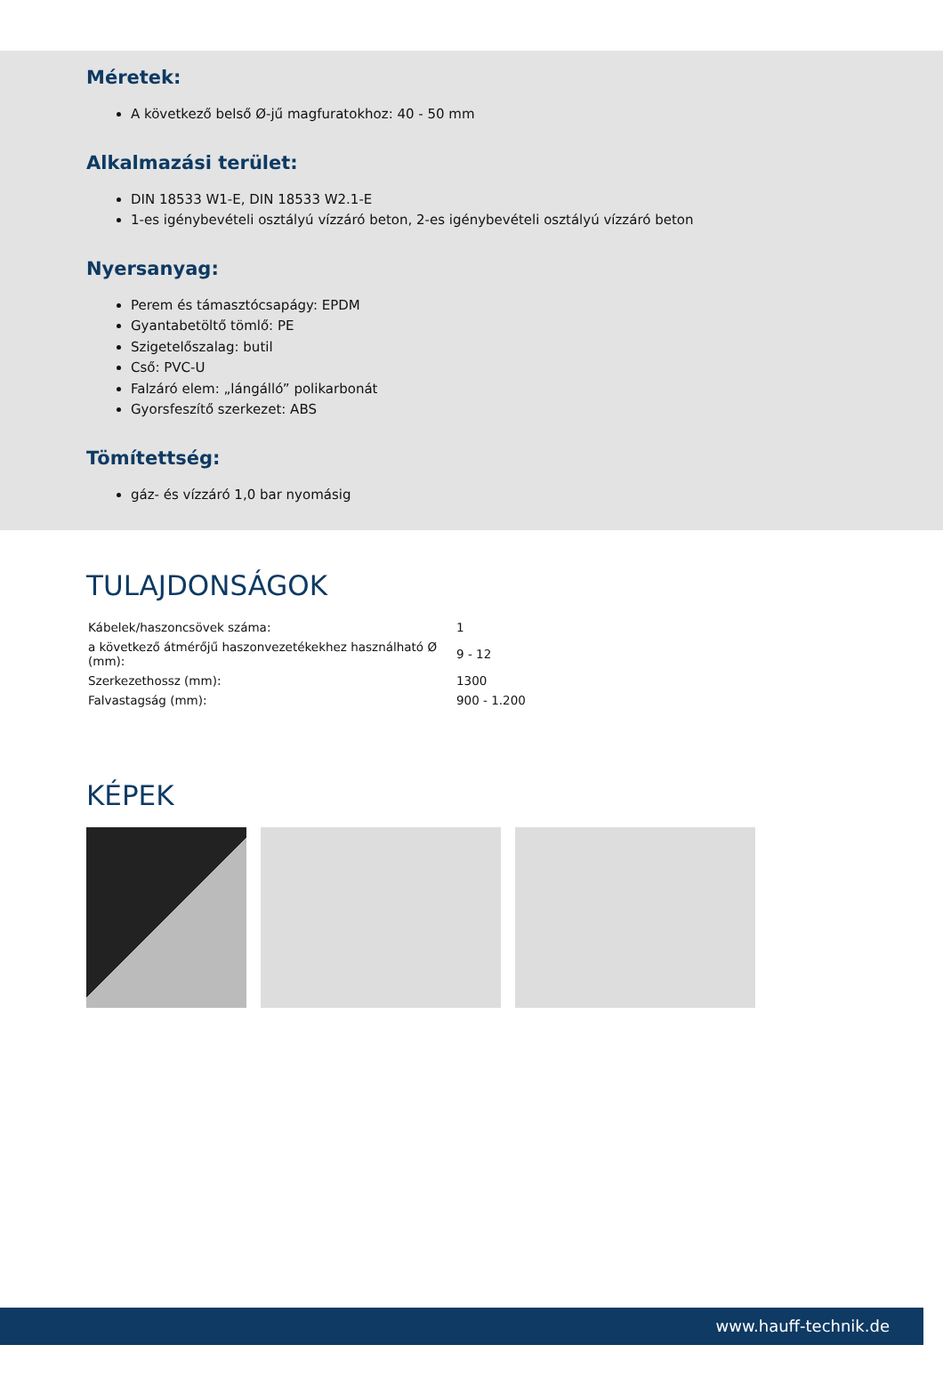Méretek:
A következő belső Ø-jű magfuratokhoz: 40 - 50 mm
Alkalmazási terület:
DIN 18533 W1-E, DIN 18533 W2.1-E
1-es igénybevételi osztályú vízzáró beton, 2-es igénybevételi osztályú vízzáró beton
Nyersanyag:
Perem és támasztócsapágy: EPDM
Gyantabetöltő tömlő: PE
Szigetelőszalag: butil
Cső: PVC-U
Falzáró elem: „lángálló” polikarbonát
Gyorsfeszítő szerkezet: ABS
Tömítettség:
gáz- és vízzáró 1,0 bar nyomásig
TULAJDONSÁGOK
| Kábelek/haszoncsövek száma: | 1 |
| a következő átmérőjű haszonvezetékekhez használható Ø (mm): | 9 - 12 |
| Szerkezethossz (mm): | 1300 |
| Falvastagság (mm): | 900 - 1.200 |
KÉPEK
www.hauff-technik.de